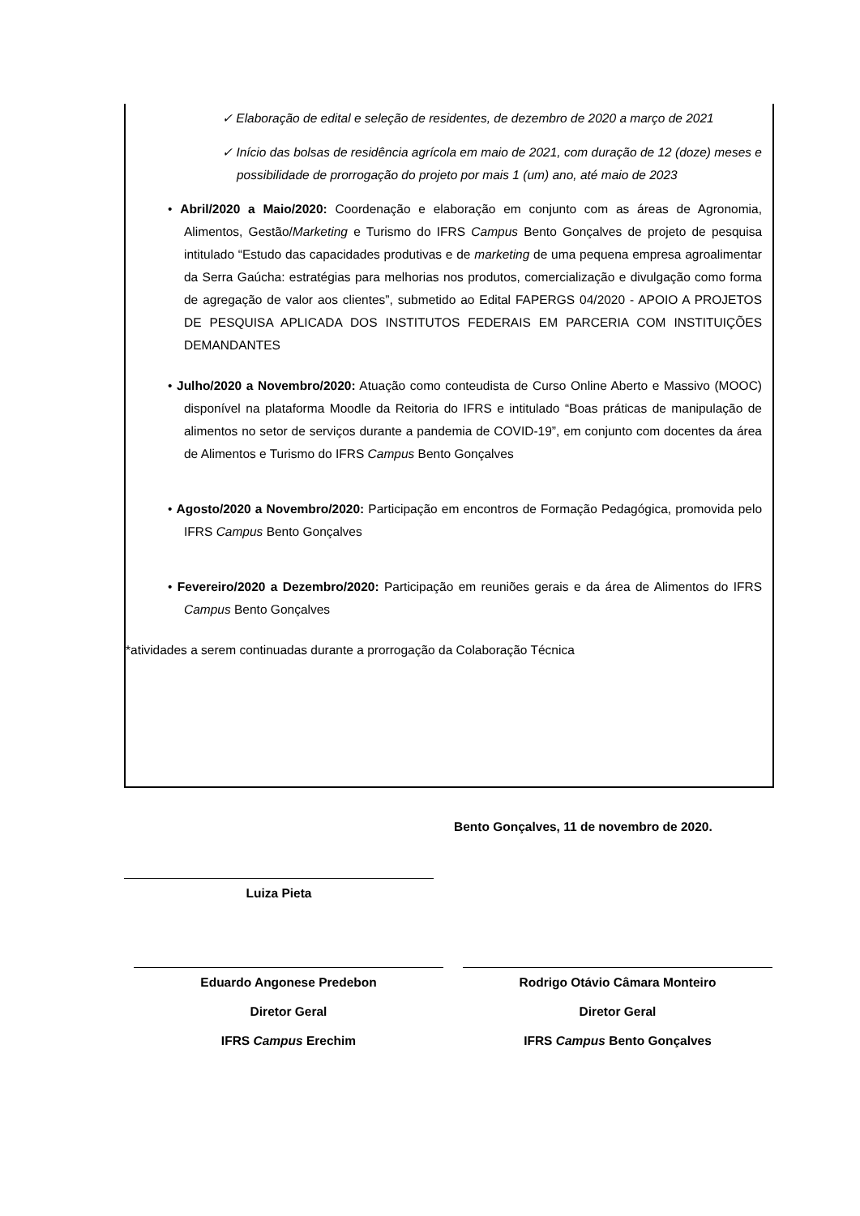✓ Elaboração de edital e seleção de residentes, de dezembro de 2020 a março de 2021
✓ Início das bolsas de residência agrícola em maio de 2021, com duração de 12 (doze) meses e possibilidade de prorrogação do projeto por mais 1 (um) ano, até maio de 2023
• Abril/2020 a Maio/2020: Coordenação e elaboração em conjunto com as áreas de Agronomia, Alimentos, Gestão/Marketing e Turismo do IFRS Campus Bento Gonçalves de projeto de pesquisa intitulado “Estudo das capacidades produtivas e de marketing de uma pequena empresa agroalimentar da Serra Gaúcha: estratégias para melhorias nos produtos, comercialização e divulgação como forma de agregação de valor aos clientes”, submetido ao Edital FAPERGS 04/2020 - APOIO A PROJETOS DE PESQUISA APLICADA DOS INSTITUTOS FEDERAIS EM PARCERIA COM INSTITUIÇÕES DEMANDANTES
• Julho/2020 a Novembro/2020: Atuação como conteudista de Curso Online Aberto e Massivo (MOOC) disponível na plataforma Moodle da Reitoria do IFRS e intitulado “Boas práticas de manipulação de alimentos no setor de serviços durante a pandemia de COVID-19”, em conjunto com docentes da área de Alimentos e Turismo do IFRS Campus Bento Gonçalves
• Agosto/2020 a Novembro/2020: Participação em encontros de Formação Pedagógica, promovida pelo IFRS Campus Bento Gonçalves
• Fevereiro/2020 a Dezembro/2020: Participação em reuniões gerais e da área de Alimentos do IFRS Campus Bento Gonçalves
*atividades a serem continuadas durante a prorrogação da Colaboração Técnica
Bento Gonçalves, 11 de novembro de 2020.
Luiza Pieta
Eduardo Angonese Predebon
Diretor Geral
IFRS Campus Erechim
Rodrigo Otávio Câmara Monteiro
Diretor Geral
IFRS Campus Bento Gonçalves